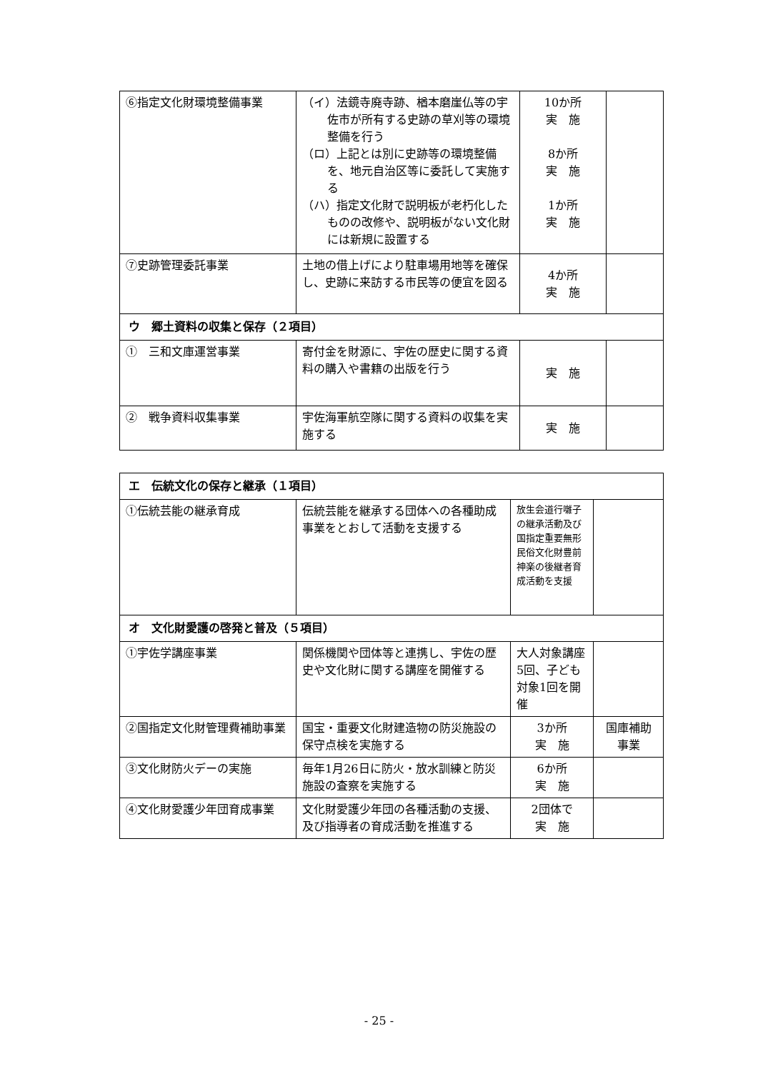| ⑥指定文化財環境整備事業 | （イ）法鏡寺廃寺跡、楢本磨崖仏等の宇佐市が所有する史跡の草刈等の環境整備を行う （ロ）上記とは別に史跡等の環境整備を、地元自治区等に委託して実施する （ハ）指定文化財で説明板が老朽化したものの改修や、説明板がない文化財には新規に設置する | 10か所 実 施 8か所 実 施 1か所 実 施 | |
| ⑦史跡管理委託事業 | 土地の借上げにより駐車場用地等を確保し、史跡に来訪する市民等の便宜を図る | 4か所 実 施 | |
| ウ 郷土資料の収集と保存（２項目） | | | |
| ① 三和文庫運営事業 | 寄付金を財源に、宇佐の歴史に関する資料の購入や書籍の出版を行う | 実 施 | |
| ② 戦争資料収集事業 | 宇佐海軍航空隊に関する資料の収集を実施する | 実 施 | |
| エ 伝統文化の保存と継承（１項目） | | | |
| ①伝統芸能の継承育成 | 伝統芸能を継承する団体への各種助成事業をとおして活動を支援する | 放生会道行囃子の継承活動及び国指定重要無形民俗文化財豊前神楽の後継者育成活動を支援 | |
| オ 文化財愛護の啓発と普及（５項目） | | | |
| ①宇佐学講座事業 | 関係機関や団体等と連携し、宇佐の歴史や文化財に関する講座を開催する | 大人対象講座5回、子ども対象1回を開催 | |
| ②国指定文化財管理費補助事業 | 国宝・重要文化財建造物の防災施設の保守点検を実施する | 3か所 実 施 | 国庫補助 事業 |
| ③文化財防火デーの実施 | 毎年1月26日に防火・放水訓練と防災施設の査察を実施する | 6か所 実 施 | |
| ④文化財愛護少年団育成事業 | 文化財愛護少年団の各種活動の支援、及び指導者の育成活動を推進する | 2団体で 実 施 | |
- 25 -